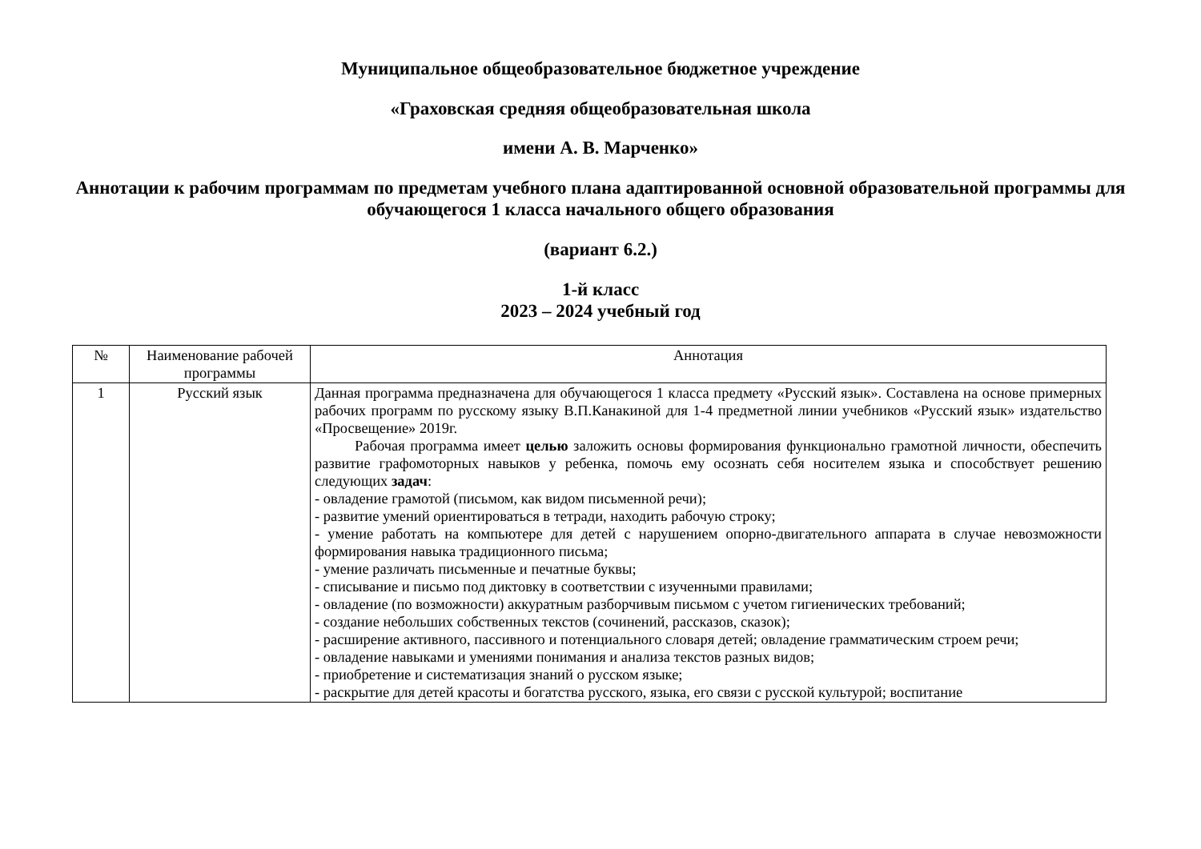Муниципальное общеобразовательное бюджетное учреждение
«Граховская средняя общеобразовательная школа
имени А. В. Марченко»
Аннотации к рабочим программам по предметам учебного плана адаптированной основной образовательной программы для обучающегося 1 класса начального общего образования
(вариант 6.2.)
1-й класс
2023 – 2024 учебный год
| № | Наименование рабочей программы | Аннотация |
| --- | --- | --- |
| 1 | Русский язык | Данная программа предназначена для обучающегося 1 класса предмету «Русский язык». Составлена на основе примерных рабочих программ по русскому языку В.П.Канакиной для 1-4 предметной линии учебников «Русский язык» издательство «Просвещение» 2019г. Рабочая программа имеет целью заложить основы формирования функционально грамотной личности, обеспечить развитие графомоторных навыков у ребенка, помочь ему осознать себя носителем языка и способствует решению следующих задач : - овладение грамотой (письмом, как видом письменной речи); - развитие умений ориентироваться в тетради, находить рабочую строку; - умение работать на компьютере для детей с нарушением опорно-двигательного аппарата в случае невозможности формирования навыка традиционного письма; - умение различать письменные и печатные буквы; - списывание и письмо под диктовку в соответствии с изученными правилами; - овладение (по возможности) аккуратным разборчивым письмом с учетом гигиенических требований; - создание небольших собственных текстов (сочинений, рассказов, сказок); - расширение активного, пассивного и потенциального словаря детей; овладение грамматическим строем речи; - овладение навыками и умениями понимания и анализа текстов разных видов; - приобретение и систематизация знаний о русском языке; - раскрытие для детей красоты и богатства русского, языка, его связи с русской культурой; воспитание |